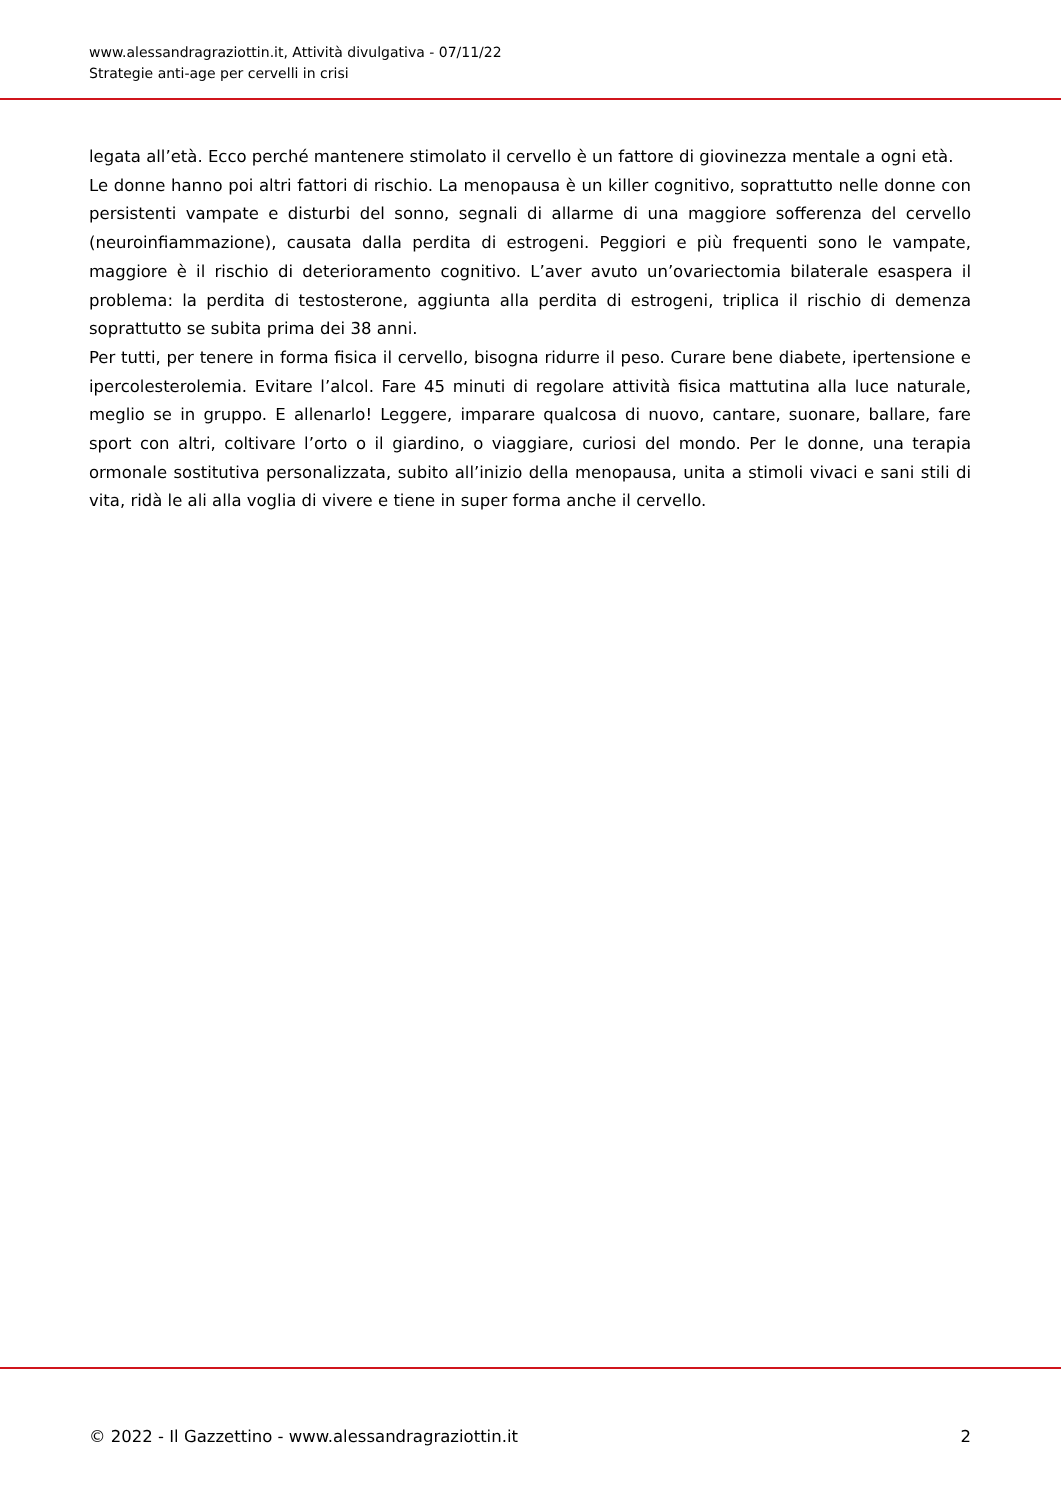www.alessandragraziottin.it, Attività divulgativa - 07/11/22
Strategie anti-age per cervelli in crisi
legata all’età. Ecco perché mantenere stimolato il cervello è un fattore di giovinezza mentale a ogni età.
Le donne hanno poi altri fattori di rischio. La menopausa è un killer cognitivo, soprattutto nelle donne con persistenti vampate e disturbi del sonno, segnali di allarme di una maggiore sofferenza del cervello (neuroinfiammazione), causata dalla perdita di estrogeni. Peggiori e più frequenti sono le vampate, maggiore è il rischio di deterioramento cognitivo. L’aver avuto un’ovariectomia bilaterale esaspera il problema: la perdita di testosterone, aggiunta alla perdita di estrogeni, triplica il rischio di demenza soprattutto se subita prima dei 38 anni.
Per tutti, per tenere in forma fisica il cervello, bisogna ridurre il peso. Curare bene diabete, ipertensione e ipercolesterolemia. Evitare l’alcol. Fare 45 minuti di regolare attività fisica mattutina alla luce naturale, meglio se in gruppo. E allenarlo! Leggere, imparare qualcosa di nuovo, cantare, suonare, ballare, fare sport con altri, coltivare l’orto o il giardino, o viaggiare, curiosi del mondo. Per le donne, una terapia ormonale sostitutiva personalizzata, subito all’inizio della menopausa, unita a stimoli vivaci e sani stili di vita, ridà le ali alla voglia di vivere e tiene in super forma anche il cervello.
© 2022 - Il Gazzettino - www.alessandragraziottin.it 2